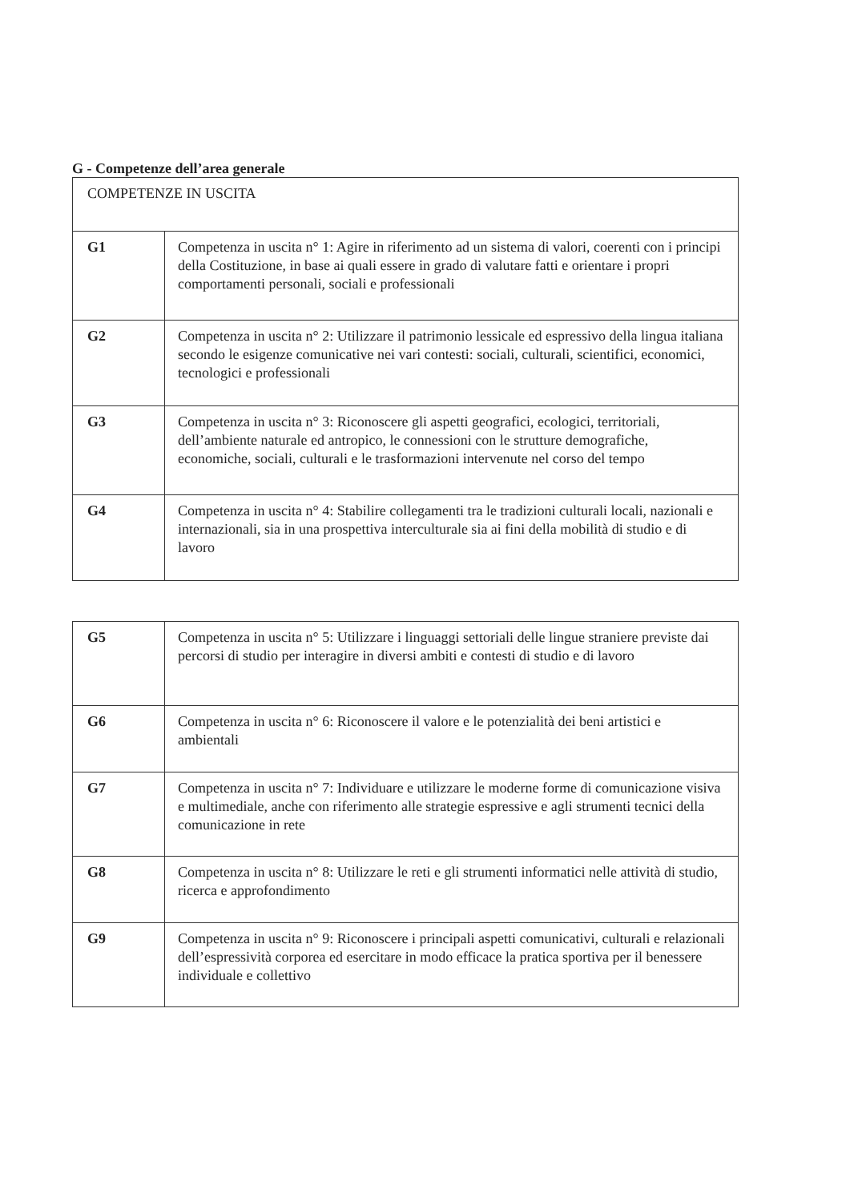G - Competenze dell’area generale
| COMPETENZE IN USCITA | |
| G1 | Competenza in uscita n° 1: Agire in riferimento ad un sistema di valori, coerenti con i principi della Costituzione, in base ai quali essere in grado di valutare fatti e orientare i propri comportamenti personali, sociali e professionali |
| G2 | Competenza in uscita n° 2: Utilizzare il patrimonio lessicale ed espressivo della lingua italiana secondo le esigenze comunicative nei vari contesti: sociali, culturali, scientifici, economici, tecnologici e professionali |
| G3 | Competenza in uscita n° 3: Riconoscere gli aspetti geografici, ecologici, territoriali, dell’ambiente naturale ed antropico, le connessioni con le strutture demografiche, economiche, sociali, culturali e le trasformazioni intervenute nel corso del tempo |
| G4 | Competenza in uscita n° 4: Stabilire collegamenti tra le tradizioni culturali locali, nazionali e internazionali, sia in una prospettiva interculturale sia ai fini della mobilità di studio e di lavoro |
| G5 | Competenza in uscita n° 5: Utilizzare i linguaggi settoriali delle lingue straniere previste dai percorsi di studio per interagire in diversi ambiti e contesti di studio e di lavoro |
| G6 | Competenza in uscita n° 6: Riconoscere il valore e le potenzialità dei beni artistici e ambientali |
| G7 | Competenza in uscita n° 7: Individuare e utilizzare le moderne forme di comunicazione visiva e multimediale, anche con riferimento alle strategie espressive e agli strumenti tecnici della comunicazione in rete |
| G8 | Competenza in uscita n° 8: Utilizzare le reti e gli strumenti informatici nelle attività di studio, ricerca e approfondimento |
| G9 | Competenza in uscita n° 9: Riconoscere i principali aspetti comunicativi, culturali e relazionali dell’espressività corporea ed esercitare in modo efficace la pratica sportiva per il benessere individuale e collettivo |